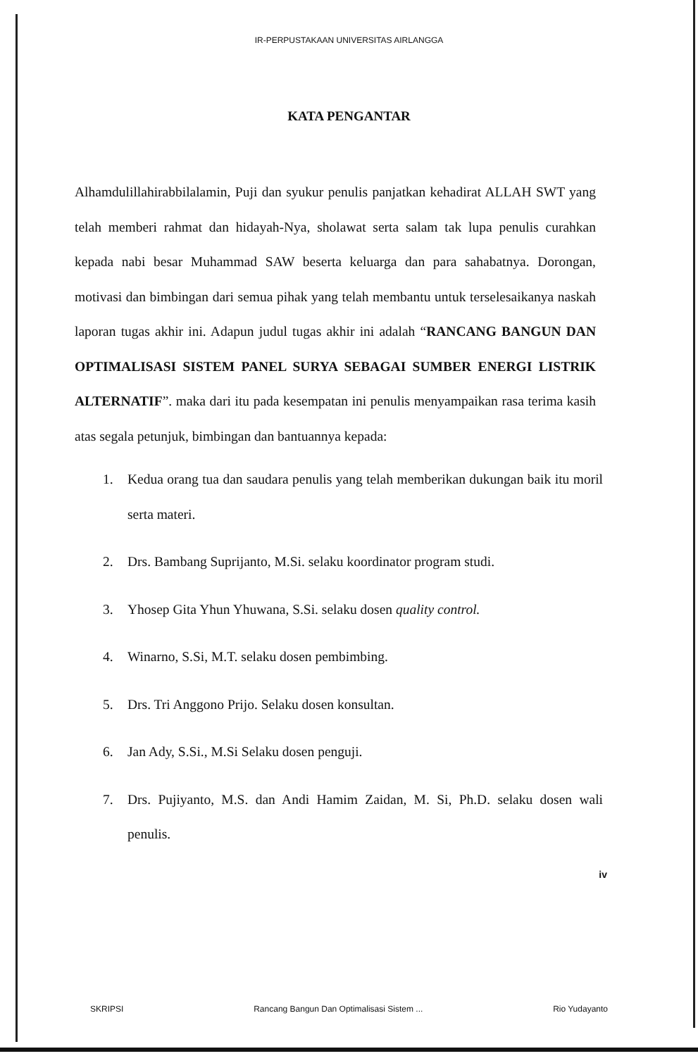IR-PERPUSTAKAAN UNIVERSITAS AIRLANGGA
KATA PENGANTAR
Alhamdulillahirabbilalamin, Puji dan syukur penulis panjatkan kehadirat ALLAH SWT yang telah memberi rahmat dan hidayah-Nya, sholawat serta salam tak lupa penulis curahkan kepada nabi besar Muhammad SAW beserta keluarga dan para sahabatnya. Dorongan, motivasi dan bimbingan dari semua pihak yang telah membantu untuk terselesaikanya naskah laporan tugas akhir ini. Adapun judul tugas akhir ini adalah “RANCANG BANGUN DAN OPTIMALISASI SISTEM PANEL SURYA SEBAGAI SUMBER ENERGI LISTRIK ALTERNATIF”. maka dari itu pada kesempatan ini penulis menyampaikan rasa terima kasih atas segala petunjuk, bimbingan dan bantuannya kepada:
1. Kedua orang tua dan saudara penulis yang telah memberikan dukungan baik itu moril serta materi.
2. Drs. Bambang Suprijanto, M.Si. selaku koordinator program studi.
3. Yhosep Gita Yhun Yhuwana, S.Si. selaku dosen quality control.
4. Winarno, S.Si, M.T. selaku dosen pembimbing.
5. Drs. Tri Anggono Prijo. Selaku dosen konsultan.
6. Jan Ady, S.Si., M.Si Selaku dosen penguji.
7. Drs. Pujiyanto, M.S. dan Andi Hamim Zaidan, M. Si, Ph.D. selaku dosen wali penulis.
iv
SKRIPSI Rancang Bangun Dan Optimalisasi Sistem ... Rio Yudayanto